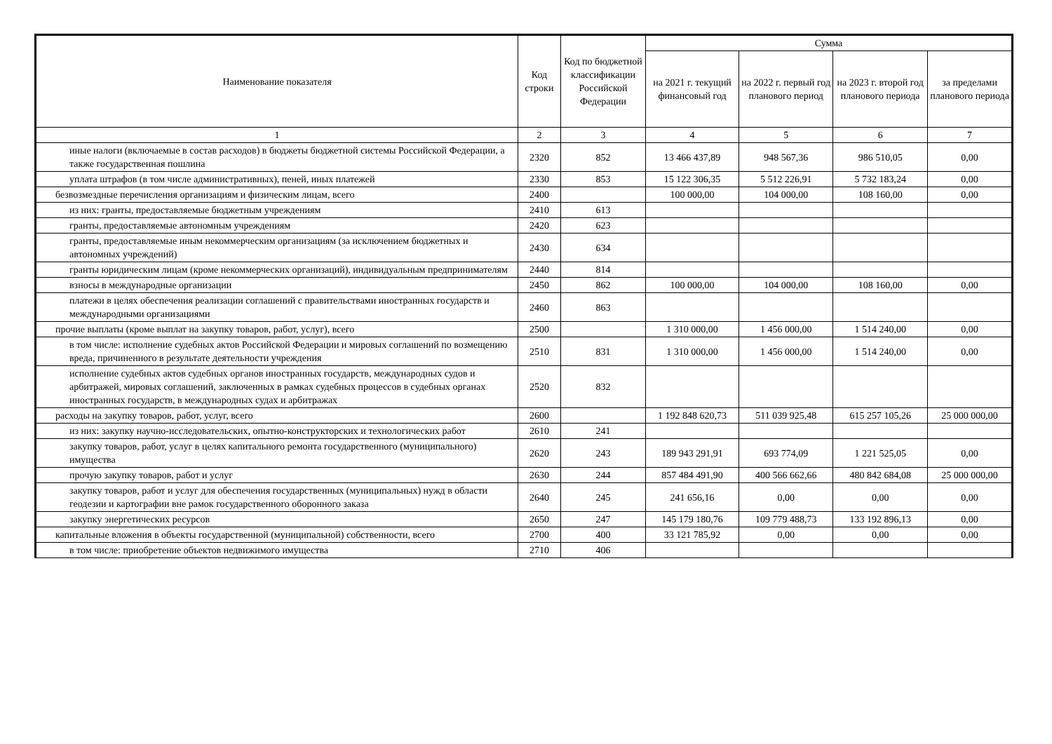| Наименование показателя | Код строки | Код по бюджетной классификации Российской Федерации | Сумма | | | |
| --- | --- | --- | --- | --- | --- | --- |
| | | | на 2021 г. текущий финансовый год | на 2022 г. первый год планового период | на 2023 г. второй год планового периода | за пределами планового периода |
| 1 | 2 | 3 | 4 | 5 | 6 | 7 |
| иные налоги (включаемые в состав расходов) в бюджеты бюджетной системы Российской Федерации, а также государственная пошлина | 2320 | 852 | 13 466 437,89 | 948 567,36 | 986 510,05 | 0,00 |
| уплата штрафов (в том числе административных), пеней, иных платежей | 2330 | 853 | 15 122 306,35 | 5 512 226,91 | 5 732 183,24 | 0,00 |
| безвозмездные перечисления организациям и физическим лицам, всего | 2400 | | 100 000,00 | 104 000,00 | 108 160,00 | 0,00 |
| из них: гранты, предоставляемые бюджетным учреждениям | 2410 | 613 | | | | |
| гранты, предоставляемые автономным учреждениям | 2420 | 623 | | | | |
| гранты, предоставляемые иным некоммерческим организациям (за исключением бюджетных и автономных учреждений) | 2430 | 634 | | | | |
| гранты юридическим лицам (кроме некоммерческих организаций), индивидуальным предпринимателям | 2440 | 814 | | | | |
| взносы в международные организации | 2450 | 862 | 100 000,00 | 104 000,00 | 108 160,00 | 0,00 |
| платежи в целях обеспечения реализации соглашений с правительствами иностранных государств и международными организациями | 2460 | 863 | | | | |
| прочие выплаты (кроме выплат на закупку товаров, работ, услуг), всего | 2500 | | 1 310 000,00 | 1 456 000,00 | 1 514 240,00 | 0,00 |
| в том числе: исполнение судебных актов Российской Федерации и мировых соглашений по возмещению вреда, причиненного в результате деятельности учреждения | 2510 | 831 | 1 310 000,00 | 1 456 000,00 | 1 514 240,00 | 0,00 |
| исполнение судебных актов судебных органов иностранных государств, международных судов и арбитражей, мировых соглашений, заключенных в рамках судебных процессов в судебных органах иностранных государств, в международных судах и арбитражах | 2520 | 832 | | | | |
| расходы на закупку товаров, работ, услуг, всего | 2600 | | 1 192 848 620,73 | 511 039 925,48 | 615 257 105,26 | 25 000 000,00 |
| из них: закупку научно-исследовательских, опытно-конструкторских и технологических работ | 2610 | 241 | | | | |
| закупку товаров, работ, услуг в целях капитального ремонта государственного (муниципального) имущества | 2620 | 243 | 189 943 291,91 | 693 774,09 | 1 221 525,05 | 0,00 |
| прочую закупку товаров, работ и услуг | 2630 | 244 | 857 484 491,90 | 400 566 662,66 | 480 842 684,08 | 25 000 000,00 |
| закупку товаров, работ и услуг для обеспечения государственных (муниципальных) нужд в области геодезии и картографии вне рамок государственного оборонного заказа | 2640 | 245 | 241 656,16 | 0,00 | 0,00 | 0,00 |
| закупку энергетических ресурсов | 2650 | 247 | 145 179 180,76 | 109 779 488,73 | 133 192 896,13 | 0,00 |
| капитальные вложения в объекты государственной (муниципальной) собственности, всего | 2700 | 400 | 33 121 785,92 | 0,00 | 0,00 | 0,00 |
| в том числе: приобретение объектов недвижимого имущества | 2710 | 406 | | | | |